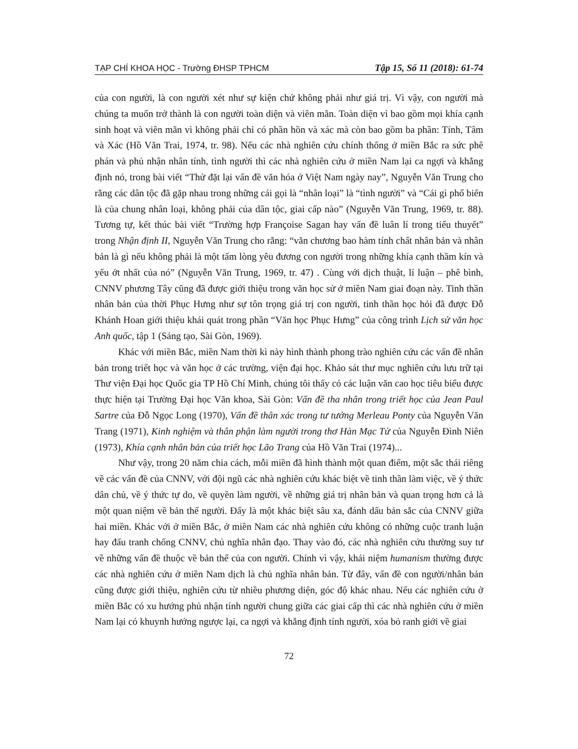TẠP CHÍ KHOA HỌC - Trường ĐHSP TPHCM Tập 15, Số 11 (2018): 61-74
của con người, là con người xét như sự kiện chứ không phải như giá trị. Vì vậy, con người mà chúng ta muốn trở thành là con người toàn diện và viên mãn. Toàn diện vì bao gồm mọi khía cạnh sinh hoạt và viên mãn vì không phải chỉ có phần hồn và xác mà còn bao gồm ba phần: Tính, Tâm và Xác (Hồ Văn Trai, 1974, tr. 98). Nếu các nhà nghiên cứu chính thống ở miền Bắc ra sức phê phán và phủ nhận nhân tính, tình người thì các nhà nghiên cứu ở miền Nam lại ca ngợi và khẳng định nó, trong bài viết “Thử đặt lại vấn đề văn hóa ở Việt Nam ngày nay”, Nguyễn Văn Trung cho rằng các dân tộc đã gặp nhau trong những cái gọi là “nhân loại” là “tình người” và “Cái gì phổ biến là của chung nhân loại, không phải của dân tộc, giai cấp nào” (Nguyễn Văn Trung, 1969, tr. 88). Tương tự, kết thúc bài viết “Trường hợp Françoise Sagan hay vấn đề luân lí trong tiểu thuyết” trong Nhận định II, Nguyễn Văn Trung cho rằng: “văn chương bao hàm tính chất nhân bản và nhân bản là gì nếu không phải là một tấm lòng yêu đương con người trong những khía cạnh thầm kín và yếu ớt nhất của nó” (Nguyễn Văn Trung, 1969, tr. 47) . Cùng với dịch thuật, lí luận – phê bình, CNNV phương Tây cũng đã được giới thiệu trong văn học sử ở miền Nam giai đoạn này. Tinh thần nhân bản của thời Phục Hưng như sự tôn trọng giá trị con người, tinh thần học hỏi đã được Đỗ Khánh Hoan giới thiệu khái quát trong phần “Văn học Phục Hưng” của công trình Lịch sử văn học Anh quốc, tập 1 (Sáng tạo, Sài Gòn, 1969).
Khác với miền Bắc, miền Nam thời kì này hình thành phong trào nghiên cứu các vấn đề nhân bản trong triết học và văn học ở các trường, viện đại học. Khảo sát thư mục nghiên cứu lưu trữ tại Thư viện Đại học Quốc gia TP Hồ Chí Minh, chúng tôi thấy có các luận văn cao học tiêu biểu được thực hiện tại Trường Đại học Văn khoa, Sài Gòn: Vấn đề tha nhân trong triết học của Jean Paul Sartre của Đỗ Ngọc Long (1970), Vấn đề thân xác trong tư tưởng Merleau Ponty của Nguyễn Văn Trang (1971), Kinh nghiệm và thân phận làm người trong thơ Hàn Mạc Tử của Nguyễn Đình Niên (1973), Khía cạnh nhân bản của triết học Lão Trang của Hồ Văn Trai (1974)...
Như vậy, trong 20 năm chia cách, mỗi miền đã hình thành một quan điểm, một sắc thái riêng về các vấn đề của CNNV, với đội ngũ các nhà nghiên cứu khác biệt về tinh thần làm việc, về ý thức dân chủ, về ý thức tự do, về quyền làm người, về những giá trị nhân bản và quan trọng hơn cả là một quan niệm về bản thể người. Đấy là một khác biệt sâu xa, đánh dấu bản sắc của CNNV giữa hai miền. Khác với ở miền Bắc, ở miền Nam các nhà nghiên cứu không có những cuộc tranh luận hay đấu tranh chống CNNV, chủ nghĩa nhân đạo. Thay vào đó, các nhà nghiên cứu thường suy tư về những vấn đề thuộc về bản thể của con người. Chính vì vậy, khái niệm humanism thường được các nhà nghiên cứu ở miền Nam dịch là chủ nghĩa nhân bản. Từ đây, vấn đề con người/nhân bản cũng được giới thiệu, nghiên cứu từ nhiều phương diện, góc độ khác nhau. Nếu các nghiên cứu ở miền Bắc có xu hướng phủ nhận tính người chung giữa các giai cấp thì các nhà nghiên cứu ở miền Nam lại có khuynh hướng ngược lại, ca ngợi và khẳng định tính người, xóa bỏ ranh giới về giai
72